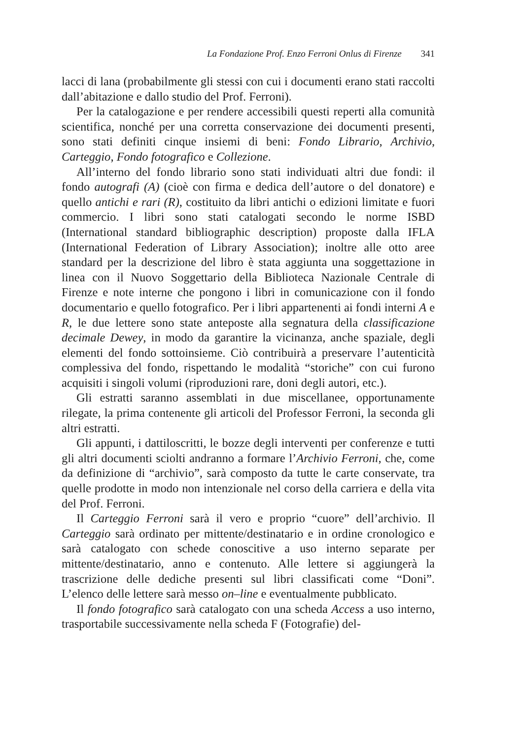La Fondazione Prof. Enzo Ferroni Onlus di Firenze 341
lacci di lana (probabilmente gli stessi con cui i documenti erano stati raccolti dall’abitazione e dallo studio del Prof. Ferroni).
Per la catalogazione e per rendere accessibili questi reperti alla comunità scientifica, nonché per una corretta conservazione dei documenti presenti, sono stati definiti cinque insiemi di beni: Fondo Librario, Archivio, Carteggio, Fondo fotografico e Collezione.
All’interno del fondo librario sono stati individuati altri due fondi: il fondo autografi (A) (cioè con firma e dedica dell’autore o del donatore) e quello antichi e rari (R), costituito da libri antichi o edizioni limitate e fuori commercio. I libri sono stati catalogati secondo le norme ISBD (International standard bibliographic description) proposte dalla IFLA (International Federation of Library Association); inoltre alle otto aree standard per la descrizione del libro è stata aggiunta una soggettazione in linea con il Nuovo Soggettario della Biblioteca Nazionale Centrale di Firenze e note interne che pongono i libri in comunicazione con il fondo documentario e quello fotografico. Per i libri appartenenti ai fondi interni A e R, le due lettere sono state anteposte alla segnatura della classificazione decimale Dewey, in modo da garantire la vicinanza, anche spaziale, degli elementi del fondo sottoinsieme. Ciò contribuirà a preservare l’autenticità complessiva del fondo, rispettando le modalità “storiche” con cui furono acquisiti i singoli volumi (riproduzioni rare, doni degli autori, etc.).
Gli estratti saranno assemblati in due miscellanee, opportunamente rilegate, la prima contenente gli articoli del Professor Ferroni, la seconda gli altri estratti.
Gli appunti, i dattiloscritti, le bozze degli interventi per conferenze e tutti gli altri documenti sciolti andranno a formare l’Archivio Ferroni, che, come da definizione di “archivio”, sarà composto da tutte le carte conservate, tra quelle prodotte in modo non intenzionale nel corso della carriera e della vita del Prof. Ferroni.
Il Carteggio Ferroni sarà il vero e proprio “cuore” dell’archivio. Il Carteggio sarà ordinato per mittente/destinatario e in ordine cronologico e sarà catalogato con schede conoscitive a uso interno separate per mittente/destinatario, anno e contenuto. Alle lettere si aggiungerà la trascrizione delle dediche presenti sul libri classificati come “Doni”. L’elenco delle lettere sarà messo on–line e eventualmente pubblicato.
Il fondo fotografico sarà catalogato con una scheda Access a uso interno, trasportabile successivamente nella scheda F (Fotografie) del-